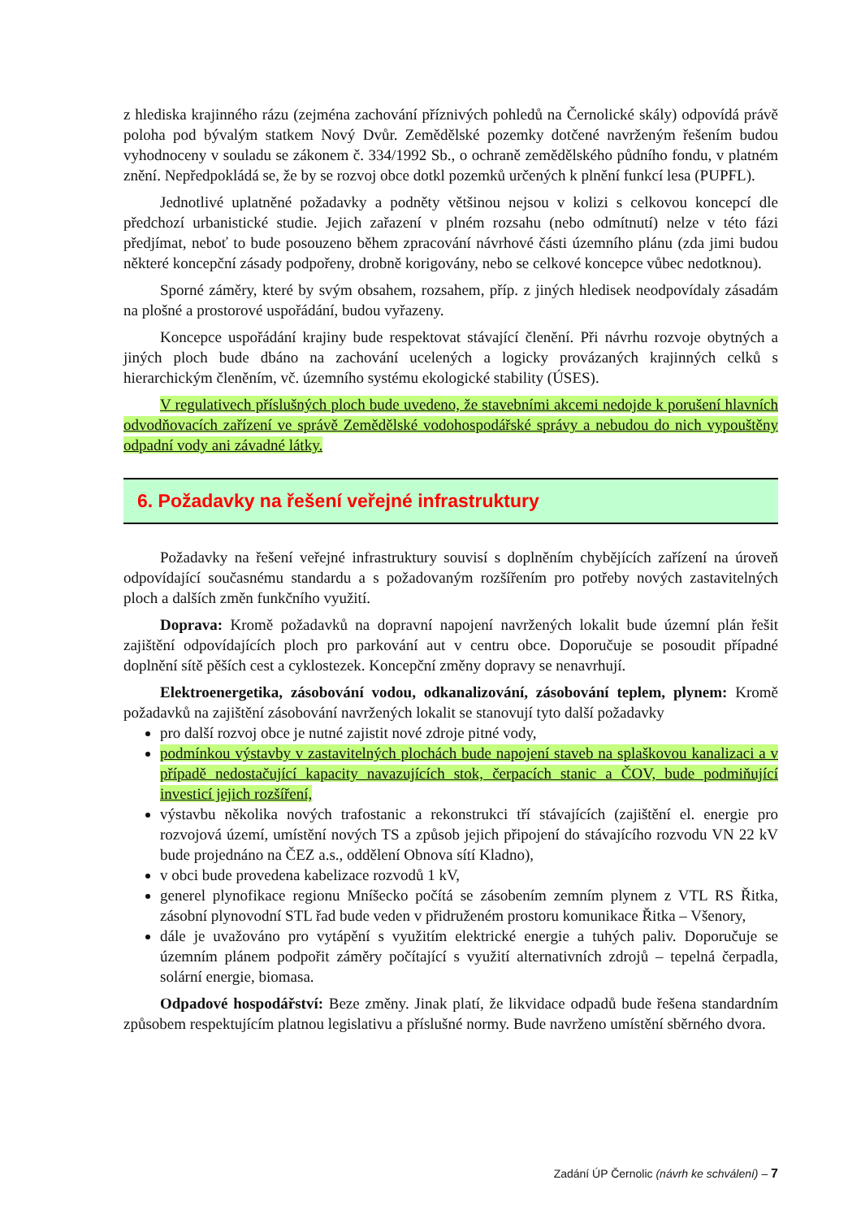z hlediska krajinného rázu (zejména zachování příznivých pohledů na Černolické skály) odpovídá právě poloha pod bývalým statkem Nový Dvůr. Zemědělské pozemky dotčené navrženým řešením budou vyhodnoceny v souladu se zákonem č. 334/1992 Sb., o ochraně zemědělského půdního fondu, v platném znění. Nepředpokládá se, že by se rozvoj obce dotkl pozemků určených k plnění funkcí lesa (PUPFL).
Jednotlivé uplatněné požadavky a podněty většinou nejsou v kolizi s celkovou koncepcí dle předchozí urbanistické studie. Jejich zařazení v plném rozsahu (nebo odmítnutí) nelze v této fázi předjímat, neboť to bude posouzeno během zpracování návrhové části územního plánu (zda jimi budou některé koncepční zásady podpořeny, drobně korigovány, nebo se celkové koncepce vůbec nedotknou).
Sporné záměry, které by svým obsahem, rozsahem, příp. z jiných hledisek neodpovídaly zásadám na plošné a prostorové uspořádání, budou vyřazeny.
Koncepce uspořádání krajiny bude respektovat stávající členění. Při návrhu rozvoje obytných a jiných ploch bude dbáno na zachování ucelených a logicky provázaných krajinných celků s hierarchickým členěním, vč. územního systému ekologické stability (ÚSES).
V regulativech příslušných ploch bude uvedeno, že stavebními akcemi nedojde k porušení hlavních odvodňovacích zařízení ve správě Zemědělské vodohospodářské správy a nebudou do nich vypouštěny odpadní vody ani závadné látky.
6. Požadavky na řešení veřejné infrastruktury
Požadavky na řešení veřejné infrastruktury souvisí s doplněním chybějících zařízení na úroveň odpovídající současnému standardu a s požadovaným rozšířením pro potřeby nových zastavitelných ploch a dalších změn funkčního využití.
Doprava: Kromě požadavků na dopravní napojení navržených lokalit bude územní plán řešit zajištění odpovídajících ploch pro parkování aut v centru obce. Doporučuje se posoudit případné doplnění sítě pěších cest a cyklostezek. Koncepční změny dopravy se nenavrhují.
Elektroenergetika, zásobování vodou, odkanalizování, zásobování teplem, plynem: Kromě požadavků na zajištění zásobování navržených lokalit se stanovují tyto další požadavky
pro další rozvoj obce je nutné zajistit nové zdroje pitné vody,
podmínkou výstavby v zastavitelných plochách bude napojení staveb na splaškovou kanalizaci a v případě nedostačující kapacity navazujících stok, čerpacích stanic a ČOV, bude podmiňující investicí jejich rozšíření,
výstavbu několika nových trafostanic a rekonstrukci tří stávajících (zajištění el. energie pro rozvojová území, umístění nových TS a způsob jejich připojení do stávajícího rozvodu VN 22 kV bude projednáno na ČEZ a.s., oddělení Obnova sítí Kladno),
v obci bude provedena kabelizace rozvodů 1 kV,
generel plynofikace regionu Mníšecko počítá se zásobením zemním plynem z VTL RS Řitka, zásobní plynovodní STL řad bude veden v přidruženém prostoru komunikace Řitka – Všenory,
dále je uvažováno pro vytápění s využitím elektrické energie a tuhých paliv. Doporučuje se územním plánem podpořit záměry počítající s využití alternativních zdrojů – tepelná čerpadla, solární energie, biomasa.
Odpadové hospodářství: Beze změny. Jinak platí, že likvidace odpadů bude řešena standardním způsobem respektujícím platnou legislativu a příslušné normy. Bude navrženo umístění sběrného dvora.
Zadání ÚP Černolic (návrh ke schválení) – 7